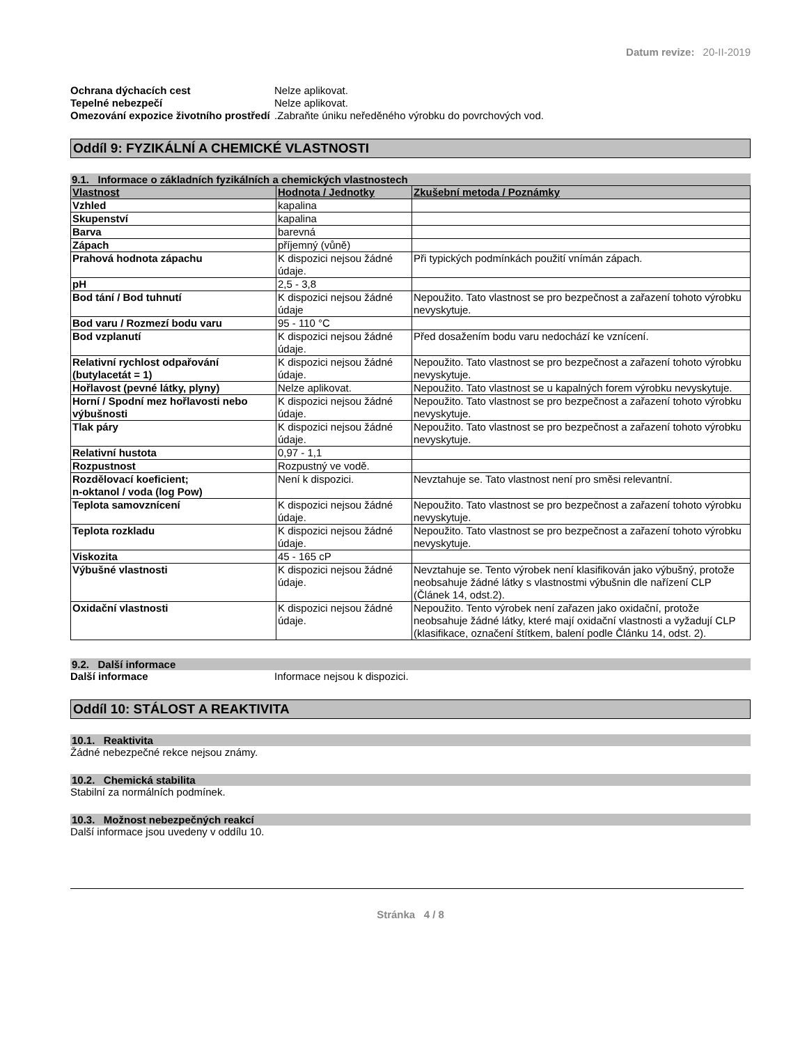Datum revize: 20-II-2019
Ochrana dýchacích cest Nelze aplikovat.
Tepelné nebezpečí Nelze aplikovat.
Omezování expozice životního prostředí
.Zabraňte úniku neředěného výrobku do povrchových vod.
Oddíl 9: FYZIKÁLNÍ A CHEMICKÉ VLASTNOSTI
9.1. Informace o základních fyzikálních a chemických vlastnostech
| Vlastnost | Hodnota / Jednotky | Zkušební metoda / Poznámky |
| --- | --- | --- |
| Vzhled | kapalina | |
| Skupenství | kapalina | |
| Barva | barevná | |
| Zápach | příjemný (vůně) | |
| Prahová hodnota zápachu | K dispozici nejsou žádné údaje. | Při typických podmínkách použití vnímán zápach. |
| pH | 2,5 - 3,8 | |
| Bod tání / Bod tuhnutí | K dispozici nejsou žádné údaje | Nepoužito. Tato vlastnost se pro bezpečnost a zařazení tohoto výrobku nevyskytuje. |
| Bod varu / Rozmezí bodu varu | 95 - 110 °C | |
| Bod vzplanutí | K dispozici nejsou žádné údaje. | Před dosažením bodu varu nedochází ke vznícení. |
| Relativní rychlost odpařování (butylacetát = 1) | K dispozici nejsou žádné údaje. | Nepoužito. Tato vlastnost se pro bezpečnost a zařazení tohoto výrobku nevyskytuje. |
| Hořlavost (pevné látky, plyny) | Nelze aplikovat. | Nepoužito. Tato vlastnost se u kapalných forem výrobku nevyskytuje. |
| Horní / Spodní mez hořlavosti nebo výbušnosti | K dispozici nejsou žádné údaje. | Nepoužito. Tato vlastnost se pro bezpečnost a zařazení tohoto výrobku nevyskytuje. |
| Tlak páry | K dispozici nejsou žádné údaje. | Nepoužito. Tato vlastnost se pro bezpečnost a zařazení tohoto výrobku nevyskytuje. |
| Relativní hustota | 0,97 - 1,1 | |
| Rozpustnost | Rozpustný ve vodě. | |
| Rozdělovací koeficient; n-oktanol / voda (log Pow) | Není k dispozici. | Nevztahuje se. Tato vlastnost není pro směsi relevantní. |
| Teplota samovznícení | K dispozici nejsou žádné údaje. | Nepoužito. Tato vlastnost se pro bezpečnost a zařazení tohoto výrobku nevyskytuje. |
| Teplota rozkladu | K dispozici nejsou žádné údaje. | Nepoužito. Tato vlastnost se pro bezpečnost a zařazení tohoto výrobku nevyskytuje. |
| Viskozita | 45 - 165 cP | |
| Výbušné vlastnosti | K dispozici nejsou žádné údaje. | Nevztahuje se. Tento výrobek není klasifikován jako výbušný, protože neobsahuje žádné látky s vlastnostmi výbušnin dle nařízení CLP (Článek 14, odst.2). |
| Oxidační vlastnosti | K dispozici nejsou žádné údaje. | Nepoužito. Tento výrobek není zařazen jako oxidační, protože neobsahuje žádné látky, které mají oxidační vlastnosti a vyžadují CLP (klasifikace, označení štítkem, balení podle Článku 14, odst. 2). |
9.2. Další informace
Další informace Informace nejsou k dispozici.
Oddíl 10: STÁLOST A REAKTIVITA
10.1. Reaktivita
Žádné nebezpečné rekce nejsou známy.
10.2. Chemická stabilita
Stabilní za normálních podmínek.
10.3. Možnost nebezpečných reakcí
Další informace jsou uvedeny v oddílu 10.
Stránka 4 / 8